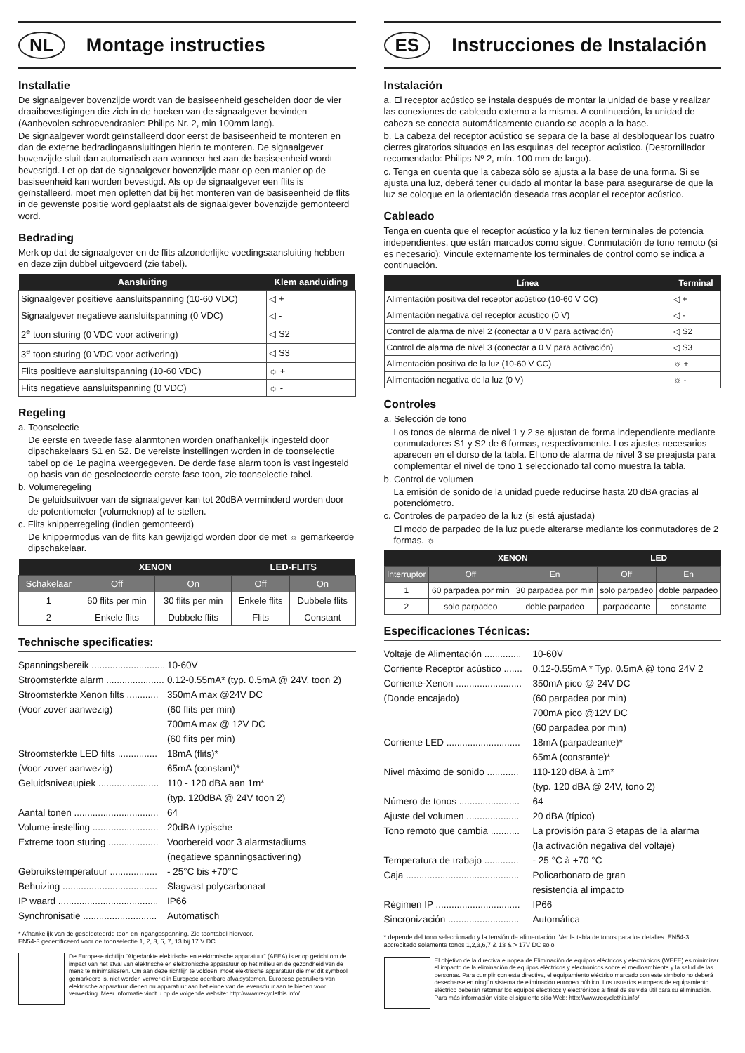NL Montage instructies
Installatie
De signaalgever bovenzijde wordt van de basiseenheid gescheiden door de vier draaibevestigingen die zich in de hoeken van de signaalgever bevinden (Aanbevolen schroevendraaier: Philips Nr. 2, min 100mm lang).
De signaalgever wordt geïnstalleerd door eerst de basiseenheid te monteren en dan de externe bedradingaansluitingen hierin te monteren. De signaalgever bovenzijde sluit dan automatisch aan wanneer het aan de basiseenheid wordt bevestigd. Let op dat de signaalgever bovenzijde maar op een manier op de basiseenheid kan worden bevestigd. Als op de signaalgever een flits is geïnstalleerd, moet men opletten dat bij het monteren van de basiseenheid de flits in de gewenste positie word geplaatst als de signaalgever bovenzijde gemonteerd word.
Bedrading
Merk op dat de signaalgever en de flits afzonderlijke voedingsaansluiting hebben en deze zijn dubbel uitgevoerd (zie tabel).
| Aansluiting | Klem aanduiding |
| --- | --- |
| Signaalgever positieve aansluitspanning (10-60 VDC) | ◁ + |
| Signaalgever negatieve aansluitspanning (0 VDC) | ◁ - |
| 2<sup>e</sup> toon sturing (0 VDC voor activering) | ◁ S2 |
| 3<sup>e</sup> toon sturing (0 VDC voor activering) | ◁ S3 |
| Flits positieve aansluitspanning (10-60 VDC) | ☼ + |
| Flits negatieve aansluitspanning (0 VDC) | ☼ - |
Regeling
a. Toonselectie
De eerste en tweede fase alarmtonen worden onafhankelijk ingesteld door dipschakelaars S1 en S2. De vereiste instellingen worden in de toonselectie tabel op de 1e pagina weergegeven. De derde fase alarm toon is vast ingesteld op basis van de geselecteerde eerste fase toon, zie toonselectie tabel.
b. Volumeregeling
De geluidsuitvoer van de signaalgever kan tot 20dBA verminderd worden door de potentiometer (volumeknop) af te stellen.
c. Flits knipperregeling (indien gemonteerd)
De knippermodus van de flits kan gewijzigd worden door de met ☼ gemarkeerde dipschakelaar.
| | XENON | | LED-FLITS | |
| --- | --- | --- | --- | --- |
| Schakelaar | Off | On | Off | On |
| 1 | 60 flits per min | 30 flits per min | Enkele flits | Dubbele flits |
| 2 | Enkele flits | Dubbele flits | Flits | Constant |
Technische specificaties:
Spanningsbereik ............................ 10-60V
Stroomsterkte alarm ...................... 0.12-0.55mA* (typ. 0.5mA @ 24V, toon 2)
Stroomsterkte Xenon filts ............ 350mA max @24V DC
(Voor zover aanwezig) (60 flits per min)
700mA max @ 12V DC
(60 flits per min)
Stroomsterkte LED filts ............... 18mA (flits)*
(Voor zover aanwezig) 65mA (constant)*
Geluidsniveaupiek ....................... 110 - 120 dBA aan 1m*
(typ. 120dBA @ 24V toon 2)
Aantal tonen ................................ 64
Volume-instelling ......................... 20dBA typische
Extreme toon sturing ................... Voorbereid voor 3 alarmstadiums
(negatieve spanningsactivering)
Gebruikstemperatuur .................. - 25°C bis +70°C
Behuizing .................................... Slagvast polycarbonaat
IP waard ...................................... IP66
Synchronisatie ............................ Automatisch
* Afhankelijk van de geselecteerde toon en ingangsspanning. Zie toontabel hiervoor.
EN54-3 gecertificeerd voor de toonselectie 1, 2, 3, 6, 7, 13 bij 17 V DC.
De Europese richtlijn "Afgedankte elektrische en elektronische apparatuur" (AEEA) is er op gericht om de impact van het afval van elektrische en elektronische apparatuur op het milieu en de gezondheid van de mens te minimaliseren. Om aan deze richtlijn te voldoen, moet elektrische apparatuur die met dit symbool gemarkeerd is, niet worden verwerkt in Europese openbare afvalsystemen. Europese gebruikers van elektrische apparatuur dienen nu apparatuur aan het einde van de levensduur aan te bieden voor verwerking. Meer informatie vindt u op de volgende website: http://www.recyclethis.info/.
ES Instrucciones de Instalación
Instalación
a. El receptor acústico se instala después de montar la unidad de base y realizar las conexiones de cableado externo a la misma. A continuación, la unidad de cabeza se conecta automáticamente cuando se acopla a la base.
b. La cabeza del receptor acústico se separa de la base al desbloquear los cuatro cierres giratorios situados en las esquinas del receptor acústico. (Destornillador recomendado: Philips Nº 2, mín. 100 mm de largo).
c. Tenga en cuenta que la cabeza sólo se ajusta a la base de una forma. Si se ajusta una luz, deberá tener cuidado al montar la base para asegurarse de que la luz se coloque en la orientación deseada tras acoplar el receptor acústico.
Cableado
Tenga en cuenta que el receptor acústico y la luz tienen terminales de potencia independientes, que están marcados como sigue. Conmutación de tono remoto (si es necesario): Vincule externamente los terminales de control como se indica a continuación.
| Línea | Terminal |
| --- | --- |
| Alimentación positiva del receptor acústico (10-60 V CC) | ◁ + |
| Alimentación negativa del receptor acústico (0 V) | ◁ - |
| Control de alarma de nivel 2 (conectar a 0 V para activación) | ◁ S2 |
| Control de alarma de nivel 3 (conectar a 0 V para activación) | ◁ S3 |
| Alimentación positiva de la luz (10-60 V CC) | ☼ + |
| Alimentación negativa de la luz (0 V) | ☼ - |
Controles
a. Selección de tono
Los tonos de alarma de nivel 1 y 2 se ajustan de forma independiente mediante conmutadores S1 y S2 de 6 formas, respectivamente. Los ajustes necesarios aparecen en el dorso de la tabla. El tono de alarma de nivel 3 se preajusta para complementar el nivel de tono 1 seleccionado tal como muestra la tabla.
b. Control de volumen
La emisión de sonido de la unidad puede reducirse hasta 20 dBA gracias al potenciómetro.
c. Controles de parpadeo de la luz (si está ajustada)
El modo de parpadeo de la luz puede alterarse mediante los conmutadores de 2 formas. ☼
| | XENON | | LED | |
| --- | --- | --- | --- | --- |
| Interruptor | Off | En | Off | En |
| 1 | 60 parpadea por min | 30 parpadea por min | solo parpadeo | doble parpadeo |
| 2 | solo parpadeo | doble parpadeo | parpadeante | constante |
Especificaciones Técnicas:
Voltaje de Alimentación .............. 10-60V
Corriente Receptor acústico ....... 0.12-0.55mA * Typ. 0.5mA @ tono 24V 2
Corriente-Xenon ......................... 350mA pico @ 24V DC
(Donde encajado) (60 parpadea por min)
700mA pico @12V DC
(60 parpadea por min)
Corriente LED ............................ 18mA (parpadeante)*
65mA (constante)*
Nivel màximo de sonido ............ 110-120 dBA à 1m*
(typ. 120 dBA @ 24V, tono 2)
Número de tonos ....................... 64
Ajuste del volumen .................... 20 dBA (típico)
Tono remoto que cambia ........... La provisión para 3 etapas de la alarma
(la activación negativa del voltaje)
Temperatura de trabajo ............. - 25 °C à +70 °C
Caja ........................................... Policarbonato de gran
resistencia al impacto
Régimen IP ................................ IP66
Sincronización ........................... Automática
* depende del tono seleccionado y la tensión de alimentación. Ver la tabla de tonos para los detalles. EN54-3 accreditado solamente tonos 1,2,3,6,7 & 13 & > 17V DC sólo
El objetivo de la directiva europea de Eliminación de equipos eléctricos y electrónicos (WEEE) es minimizar el impacto de la eliminación de equipos eléctricos y electrónicos sobre el medioambiente y la salud de las personas. Para cumplir con esta directiva, el equipamiento eléctrico marcado con este símbolo no deberá desecharse en ningún sistema de eliminación europeo público. Los usuarios europeos de equipamiento eléctrico deberán retornar los equipos eléctricos y electrónicos al final de su vida útil para su eliminación. Para más información visite el siguiente sitio Web: http://www.recyclethis.info/.